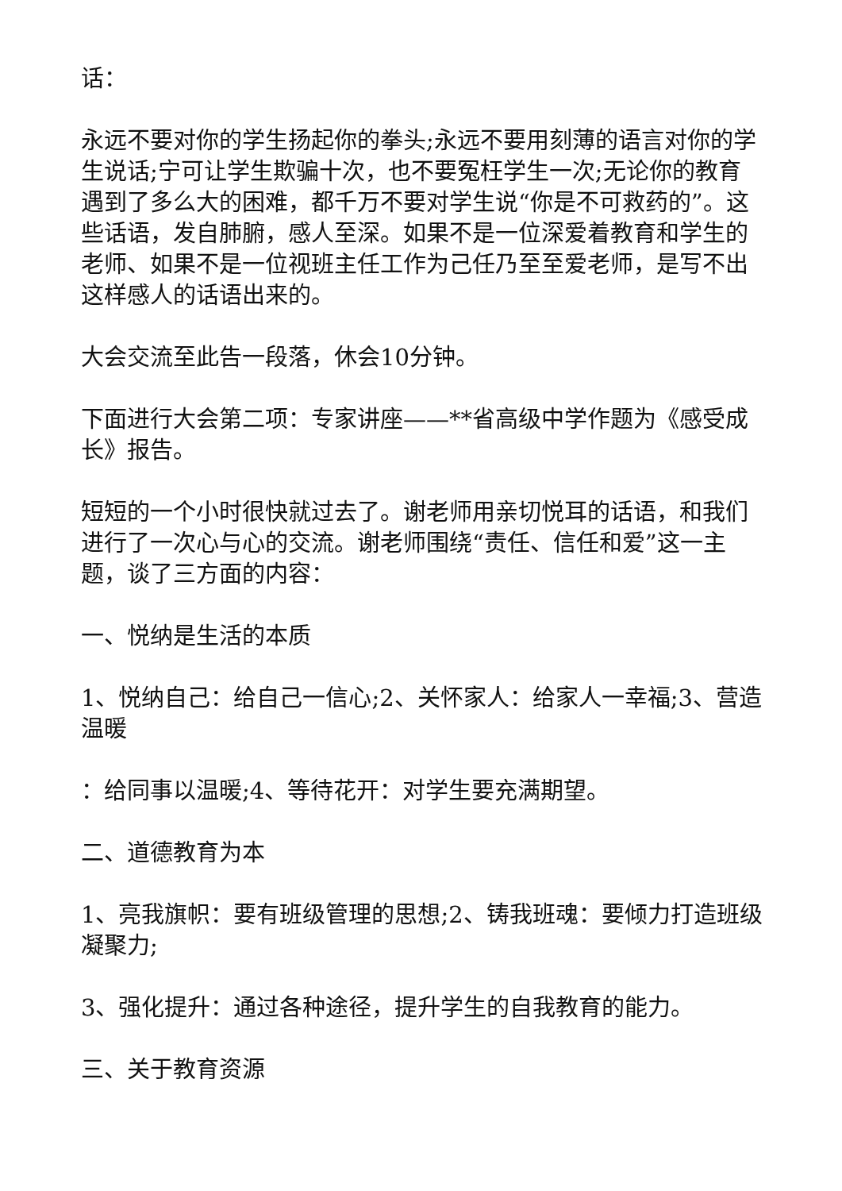话：
永远不要对你的学生扬起你的拳头;永远不要用刻薄的语言对你的学生说话;宁可让学生欺骗十次，也不要冤枉学生一次;无论你的教育遇到了多么大的困难，都千万不要对学生说“你是不可救药的”。这些话语，发自肺腑，感人至深。如果不是一位深爱着教育和学生的老师、如果不是一位视班主任工作为己任乃至至爱老师，是写不出这样感人的话语出来的。
大会交流至此告一段落，休会10分钟。
下面进行大会第二项：专家讲座——**省高级中学作题为《感受成长》报告。
短短的一个小时很快就过去了。谢老师用亲切悦耳的话语，和我们进行了一次心与心的交流。谢老师围绕“责任、信任和爱”这一主题，谈了三方面的内容：
一、悦纳是生活的本质
1、悦纳自己：给自己一信心;2、关怀家人：给家人一幸福;3、营造温暖
：给同事以温暖;4、等待花开：对学生要充满期望。
二、道德教育为本
1、亮我旗帜：要有班级管理的思想;2、铸我班魂：要倾力打造班级凝聚力;
3、强化提升：通过各种途径，提升学生的自我教育的能力。
三、关于教育资源